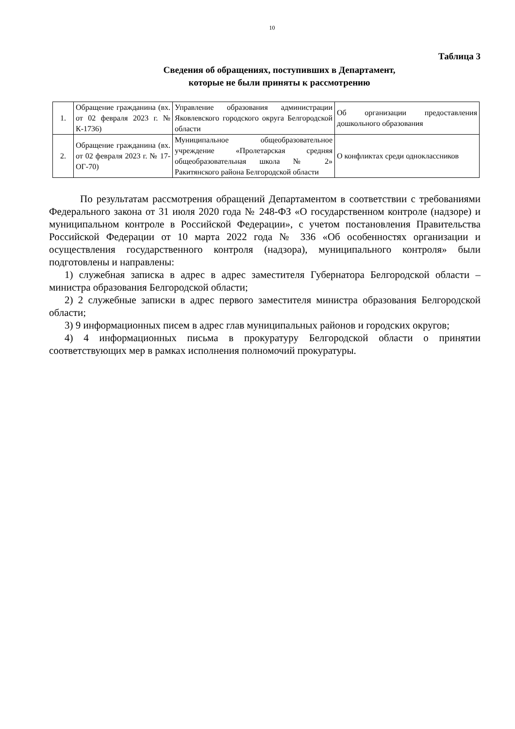10
Таблица 3
Сведения об обращениях, поступивших в Департамент,
которые не были приняты к рассмотрению
| 1. | Обращение гражданина (вх. от 02 февраля 2023 г. № К-1736) | Управление образования администрации Яковлевского городского округа Белгородской области | Об организации предоставления дошкольного образования |
| 2. | Обращение гражданина (вх. от 02 февраля 2023 г. № 17-ОГ-70) | Муниципальное общеобразовательное учреждение «Пролетарская средняя общеобразовательная школа № 2» Ракитянского района Белгородской области | О конфликтах среди одноклассников |
По результатам рассмотрения обращений Департаментом в соответствии с требованиями Федерального закона от 31 июля 2020 года № 248-ФЗ «О государственном контроле (надзоре) и муниципальном контроле в Российской Федерации», с учетом постановления Правительства Российской Федерации от 10 марта 2022 года № 336 «Об особенностях организации и осуществления государственного контроля (надзора), муниципального контроля» были подготовлены и направлены:
1) служебная записка в адрес в адрес заместителя Губернатора Белгородской области – министра образования Белгородской области;
2) 2 служебные записки в адрес первого заместителя министра образования Белгородской области;
3) 9 информационных писем в адрес глав муниципальных районов и городских округов;
4) 4 информационных письма в прокуратуру Белгородской области о принятии соответствующих мер в рамках исполнения полномочий прокуратуры.